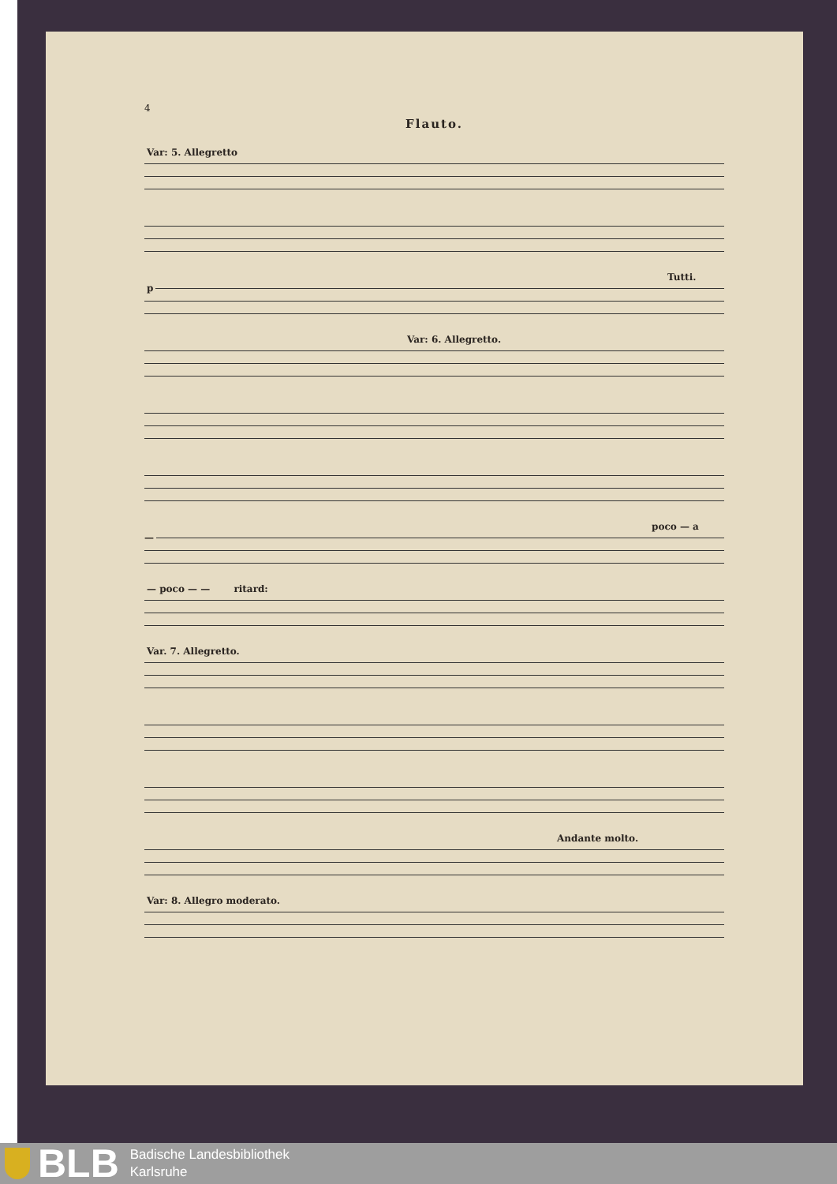4
Flauto.
Var: 5. Allegretto
Tutti. p
Var: 6. Allegretto.
poco — a —
— poco — — ritard:
Var. 7. Allegretto.
Andante molto.
Var: 8. Allegro moderato.
BLB
Badische Landesbibliothek
Karlsruhe